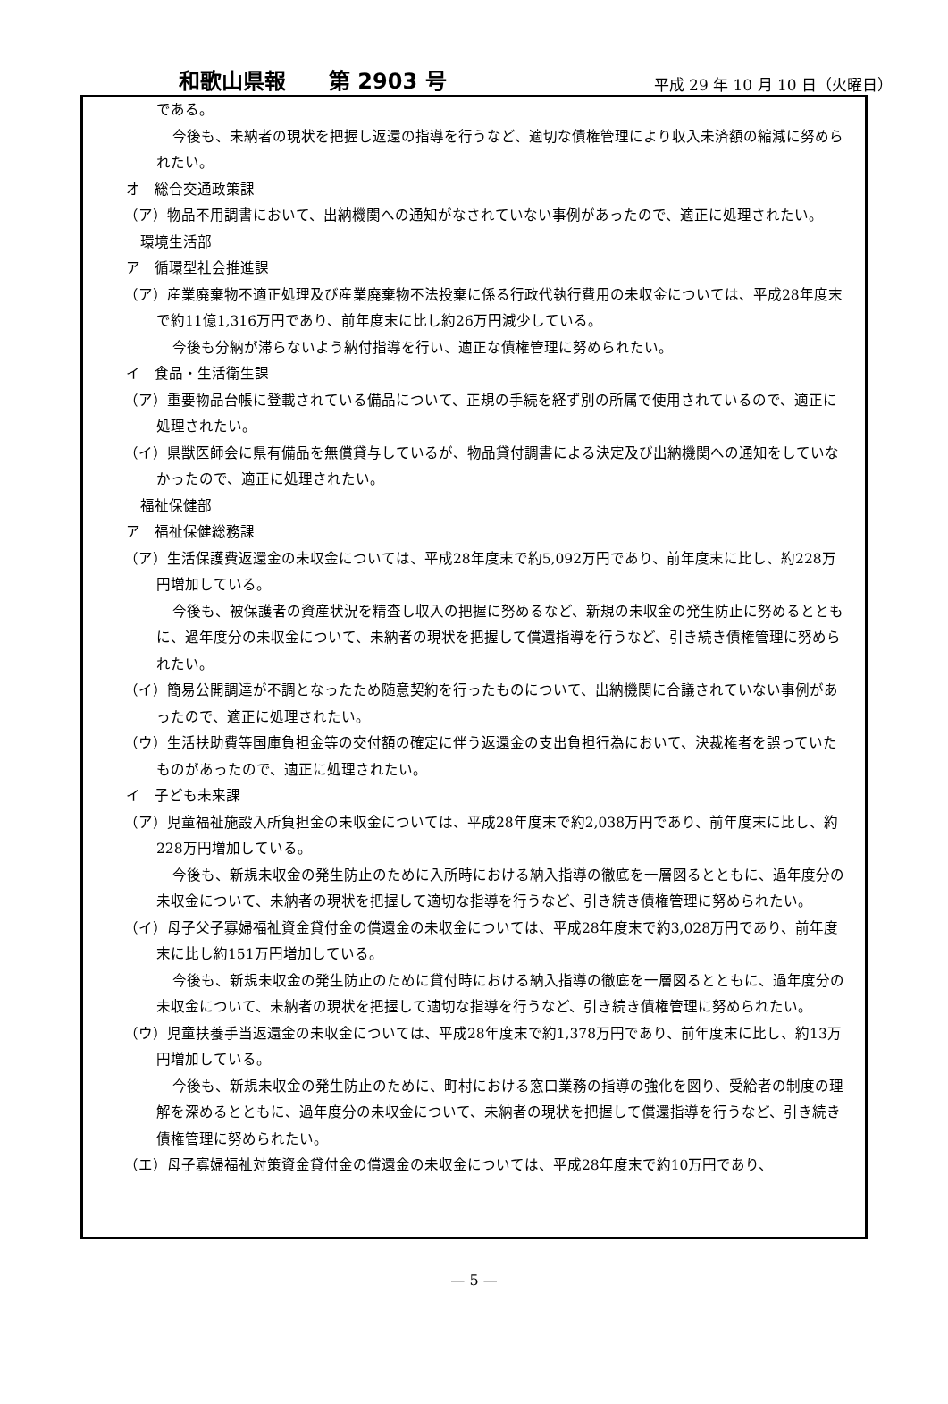和歌山県報　　第 2903 号 平成 29 年 10 月 10 日（火曜日）
である。
今後も、未納者の現状を把握し返還の指導を行うなど、適切な債権管理により収入未済額の縮減に努められたい。
オ　総合交通政策課
（ア）物品不用調書において、出納機関への通知がなされていない事例があったので、適正に処理されたい。
環境生活部
ア　循環型社会推進課
（ア）産業廃棄物不適正処理及び産業廃棄物不法投棄に係る行政代執行費用の未収金については、平成28年度末で約11億1,316万円であり、前年度末に比し約26万円減少している。
今後も分納が滞らないよう納付指導を行い、適正な債権管理に努められたい。
イ　食品・生活衛生課
（ア）重要物品台帳に登載されている備品について、正規の手続を経ず別の所属で使用されているので、適正に処理されたい。
（イ）県獣医師会に県有備品を無償貸与しているが、物品貸付調書による決定及び出納機関への通知をしていなかったので、適正に処理されたい。
福祉保健部
ア　福祉保健総務課
（ア）生活保護費返還金の未収金については、平成28年度末で約5,092万円であり、前年度末に比し、約228万円増加している。
今後も、被保護者の資産状況を精査し収入の把握に努めるなど、新規の未収金の発生防止に努めるとともに、過年度分の未収金について、未納者の現状を把握して償還指導を行うなど、引き続き債権管理に努められたい。
（イ）簡易公開調達が不調となったため随意契約を行ったものについて、出納機関に合議されていない事例があったので、適正に処理されたい。
（ウ）生活扶助費等国庫負担金等の交付額の確定に伴う返還金の支出負担行為において、決裁権者を誤っていたものがあったので、適正に処理されたい。
イ　子ども未来課
（ア）児童福祉施設入所負担金の未収金については、平成28年度末で約2,038万円であり、前年度末に比し、約228万円増加している。
今後も、新規未収金の発生防止のために入所時における納入指導の徹底を一層図るとともに、過年度分の未収金について、未納者の現状を把握して適切な指導を行うなど、引き続き債権管理に努められたい。
（イ）母子父子寡婦福祉資金貸付金の償還金の未収金については、平成28年度末で約3,028万円であり、前年度末に比し約151万円増加している。
今後も、新規未収金の発生防止のために貸付時における納入指導の徹底を一層図るとともに、過年度分の未収金について、未納者の現状を把握して適切な指導を行うなど、引き続き債権管理に努められたい。
（ウ）児童扶養手当返還金の未収金については、平成28年度末で約1,378万円であり、前年度末に比し、約13万円増加している。
今後も、新規未収金の発生防止のために、町村における窓口業務の指導の強化を図り、受給者の制度の理解を深めるとともに、過年度分の未収金について、未納者の現状を把握して償還指導を行うなど、引き続き債権管理に努められたい。
（エ）母子寡婦福祉対策資金貸付金の償還金の未収金については、平成28年度末で約10万円であり、
— 5 —